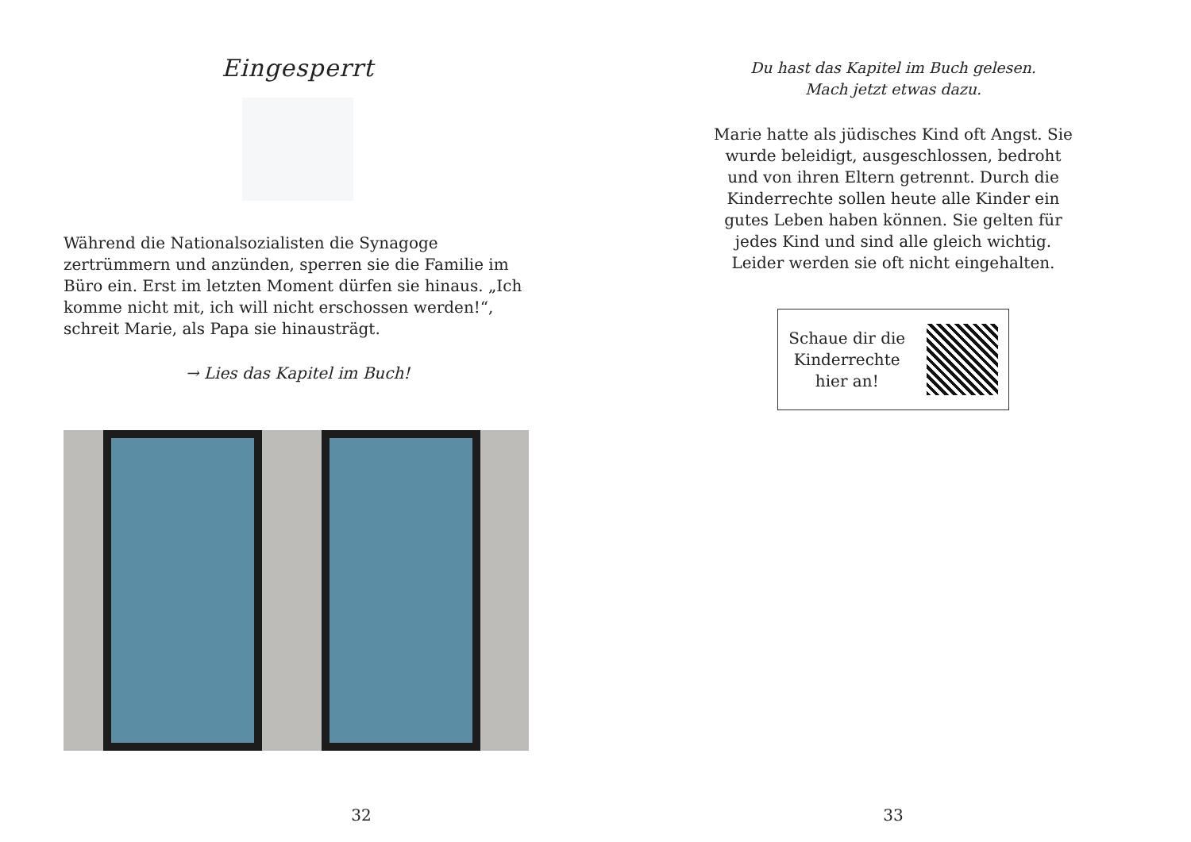Eingesperrt
Während die Nationalsozialisten die Synagoge zertrümmern und anzünden, sperren sie die Familie im Büro ein. Erst im letzten Moment dürfen sie hinaus. „Ich komme nicht mit, ich will nicht erschossen werden!“, schreit Marie, als Papa sie hinausträgt.
→ Lies das Kapitel im Buch!
32
Du hast das Kapitel im Buch gelesen.
Mach jetzt etwas dazu.
Marie hatte als jüdisches Kind oft Angst. Sie wurde beleidigt, ausgeschlossen, bedroht und von ihren Eltern getrennt. Durch die Kinder­rechte sollen heute alle Kinder ein gutes Leben haben können. Sie gelten für jedes Kind und sind alle gleich wichtig. Leider werden sie oft nicht eingehalten.
Schaue dir die
Kinderrechte
hier an!
33